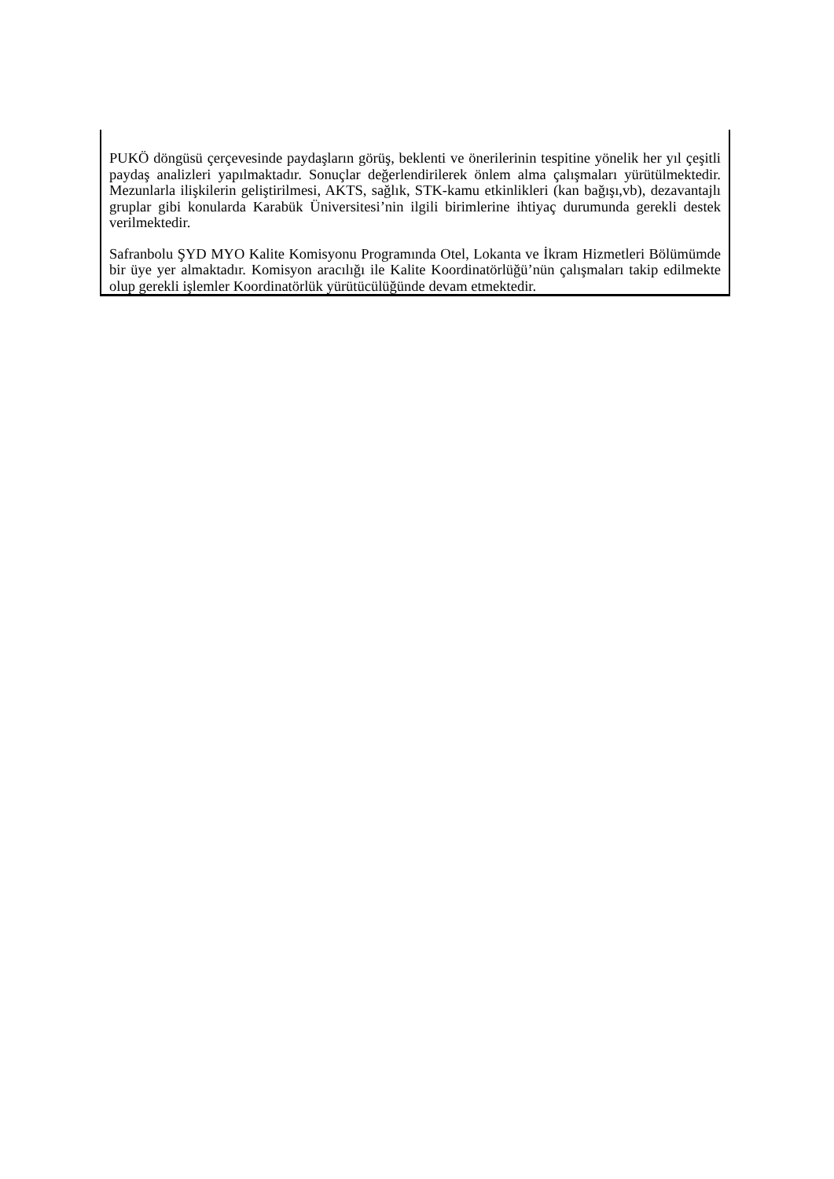PUKÖ döngüsü çerçevesinde paydaşların görüş, beklenti ve önerilerinin tespitine yönelik her yıl çeşitli paydaş analizleri yapılmaktadır. Sonuçlar değerlendirilerek önlem alma çalışmaları yürütülmektedir. Mezunlarla ilişkilerin geliştirilmesi, AKTS, sağlık, STK-kamu etkinlikleri (kan bağışı,vb), dezavantajlı gruplar gibi konularda Karabük Üniversitesi’nin ilgili birimlerine ihtiyaç durumunda gerekli destek verilmektedir.
Safranbolu ŞYD MYO Kalite Komisyonu Programında Otel, Lokanta ve İkram Hizmetleri Bölümümde bir üye yer almaktadır. Komisyon aracılığı ile Kalite Koordinatörlüğü’nün çalışmaları takip edilmekte olup gerekli işlemler Koordinatörlük yürütücülüğünde devam etmektedir.